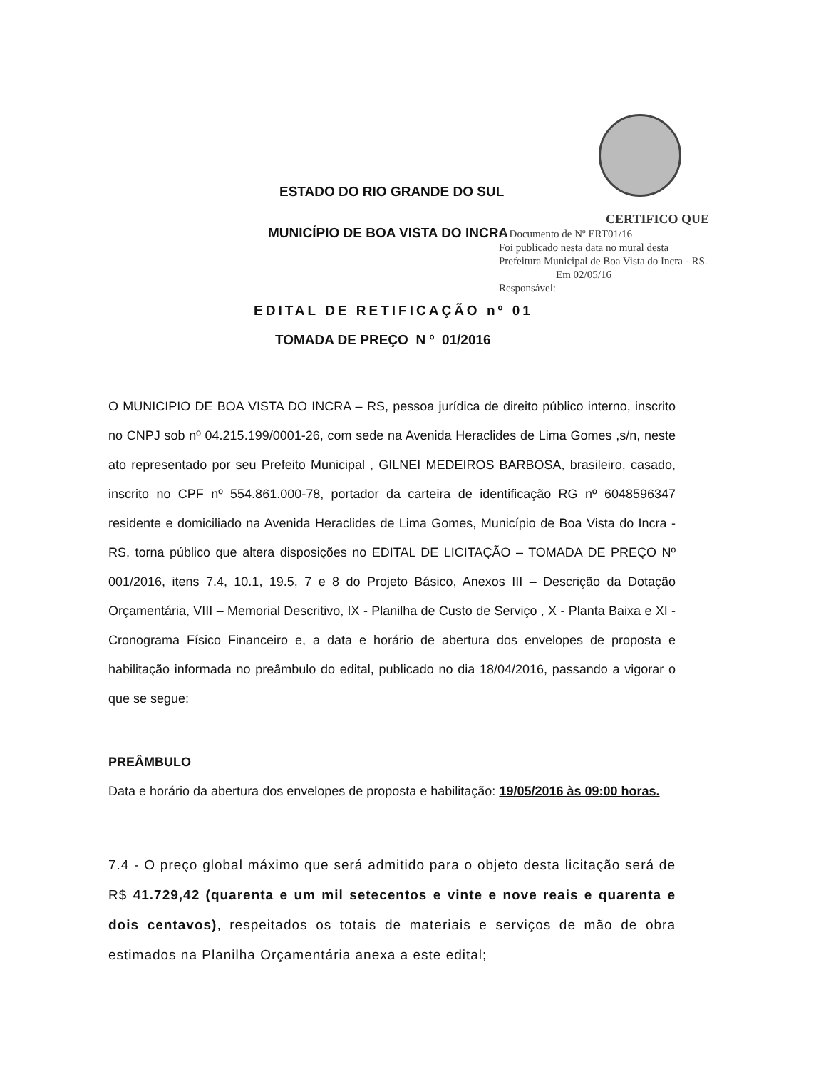ESTADO DO RIO GRANDE DO SUL
MUNICÍPIO DE BOA VISTA DO INCRA
CERTIFICO QUE
O Documento de Nº ERT01/16
Foi publicado nesta data no mural desta
Prefeitura Municipal de Boa Vista do Incra - RS.
Em 02/05/16
Responsável:
EDITAL DE RETIFICAÇÃO nº 01
TOMADA DE PREÇO N º 01/2016
O MUNICIPIO DE BOA VISTA DO INCRA – RS, pessoa jurídica de direito público interno, inscrito no CNPJ sob nº 04.215.199/0001-26, com sede na Avenida Heraclides de Lima Gomes ,s/n, neste ato representado por seu Prefeito Municipal , GILNEI MEDEIROS BARBOSA, brasileiro, casado, inscrito no CPF nº 554.861.000-78, portador da carteira de identificação RG nº 6048596347 residente e domiciliado na Avenida Heraclides de Lima Gomes, Município de Boa Vista do Incra - RS, torna público que altera disposições no EDITAL DE LICITAÇÃO – TOMADA DE PREÇO Nº 001/2016, itens 7.4, 10.1, 19.5, 7 e 8 do Projeto Básico, Anexos III – Descrição da Dotação Orçamentária, VIII – Memorial Descritivo, IX - Planilha de Custo de Serviço , X - Planta Baixa e XI - Cronograma Físico Financeiro e, a data e horário de abertura dos envelopes de proposta e habilitação informada no preâmbulo do edital, publicado no dia 18/04/2016, passando a vigorar o que se segue:
PREÂMBULO
Data e horário da abertura dos envelopes de proposta e habilitação: 19/05/2016 às 09:00 horas.
7.4 - O preço global máximo que será admitido para o objeto desta licitação será de R$ 41.729,42 (quarenta e um mil setecentos e vinte e nove reais e quarenta e dois centavos), respeitados os totais de materiais e serviços de mão de obra estimados na Planilha Orçamentária anexa a este edital;